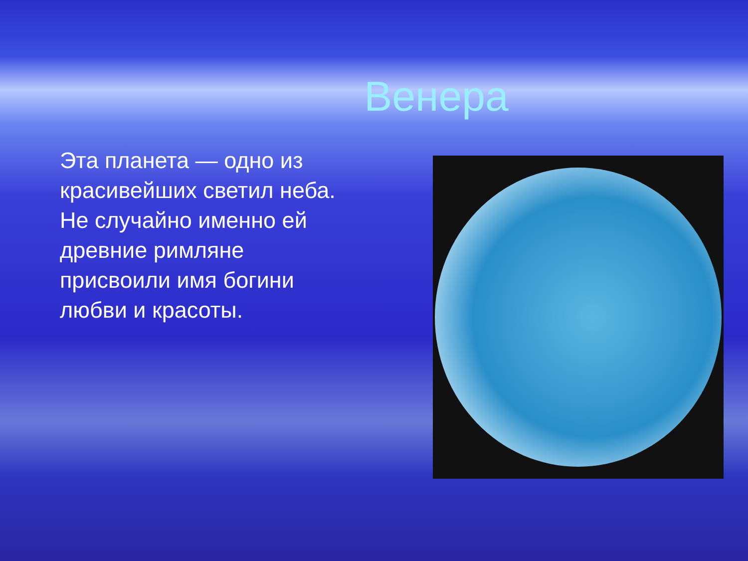Венера
Эта планета — одно из красивейших светил неба. Не случайно именно ей древние римляне присвоили имя богини любви и красоты.